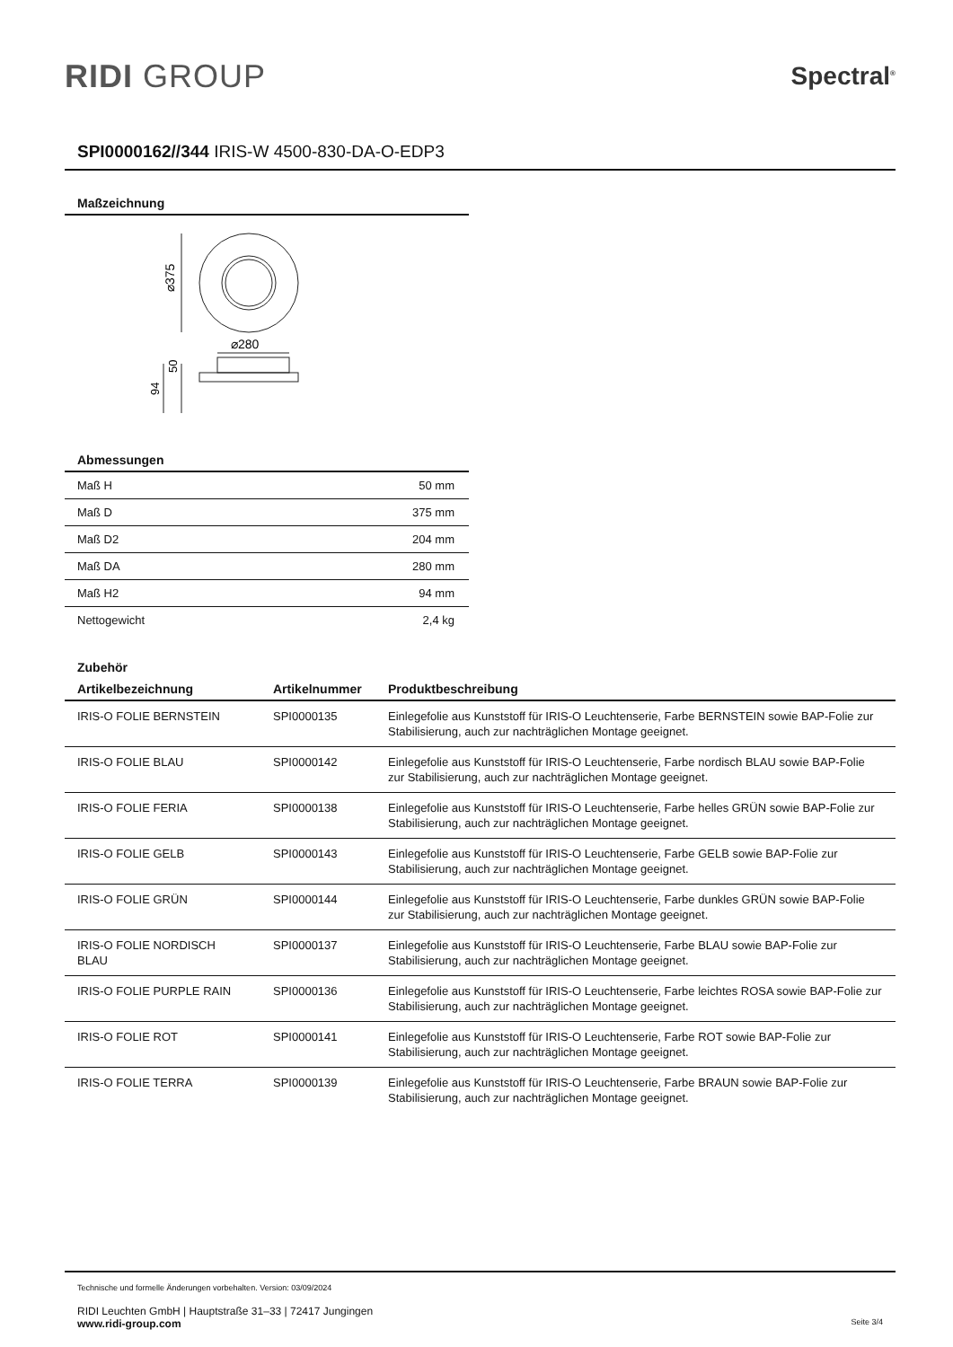RIDI GROUP
Spectral<sup>®</sup>
SPI0000162//344 IRIS-W 4500-830-DA-O-EDP3
Maßzeichnung
⌀375
⌀280
50
94
Abmessungen
| Maß H | 50 mm |
| Maß D | 375 mm |
| Maß D2 | 204 mm |
| Maß DA | 280 mm |
| Maß H2 | 94 mm |
| Nettogewicht | 2,4 kg |
Zubehör
| Artikelbezeichnung | Artikelnummer | Produktbeschreibung |
| --- | --- | --- |
| IRIS-O FOLIE BERNSTEIN | SPI0000135 | Einlegefolie aus Kunststoff für IRIS-O Leuchtenserie, Farbe BERNSTEIN sowie BAP-Folie zur Stabilisierung, auch zur nachträglichen Montage geeignet. |
| IRIS-O FOLIE BLAU | SPI0000142 | Einlegefolie aus Kunststoff für IRIS-O Leuchtenserie, Farbe nordisch BLAU sowie BAP-Folie zur Stabilisierung, auch zur nachträglichen Montage geeignet. |
| IRIS-O FOLIE FERIA | SPI0000138 | Einlegefolie aus Kunststoff für IRIS-O Leuchtenserie, Farbe helles GRÜN sowie BAP-Folie zur Stabilisierung, auch zur nachträglichen Montage geeignet. |
| IRIS-O FOLIE GELB | SPI0000143 | Einlegefolie aus Kunststoff für IRIS-O Leuchtenserie, Farbe GELB sowie BAP-Folie zur Stabilisierung, auch zur nachträglichen Montage geeignet. |
| IRIS-O FOLIE GRÜN | SPI0000144 | Einlegefolie aus Kunststoff für IRIS-O Leuchtenserie, Farbe dunkles GRÜN sowie BAP-Folie zur Stabilisierung, auch zur nachträglichen Montage geeignet. |
| IRIS-O FOLIE NORDISCH BLAU | SPI0000137 | Einlegefolie aus Kunststoff für IRIS-O Leuchtenserie, Farbe BLAU sowie BAP-Folie zur Stabilisierung, auch zur nachträglichen Montage geeignet. |
| IRIS-O FOLIE PURPLE RAIN | SPI0000136 | Einlegefolie aus Kunststoff für IRIS-O Leuchtenserie, Farbe leichtes ROSA sowie BAP-Folie zur Stabilisierung, auch zur nachträglichen Montage geeignet. |
| IRIS-O FOLIE ROT | SPI0000141 | Einlegefolie aus Kunststoff für IRIS-O Leuchtenserie, Farbe ROT sowie BAP-Folie zur Stabilisierung, auch zur nachträglichen Montage geeignet. |
| IRIS-O FOLIE TERRA | SPI0000139 | Einlegefolie aus Kunststoff für IRIS-O Leuchtenserie, Farbe BRAUN sowie BAP-Folie zur Stabilisierung, auch zur nachträglichen Montage geeignet. |
Technische und formelle Änderungen vorbehalten. Version: 03/09/2024
RIDI Leuchten GmbH | Hauptstraße 31–33 | 72417 Jungingen
www.ridi-group.com Seite 3/4